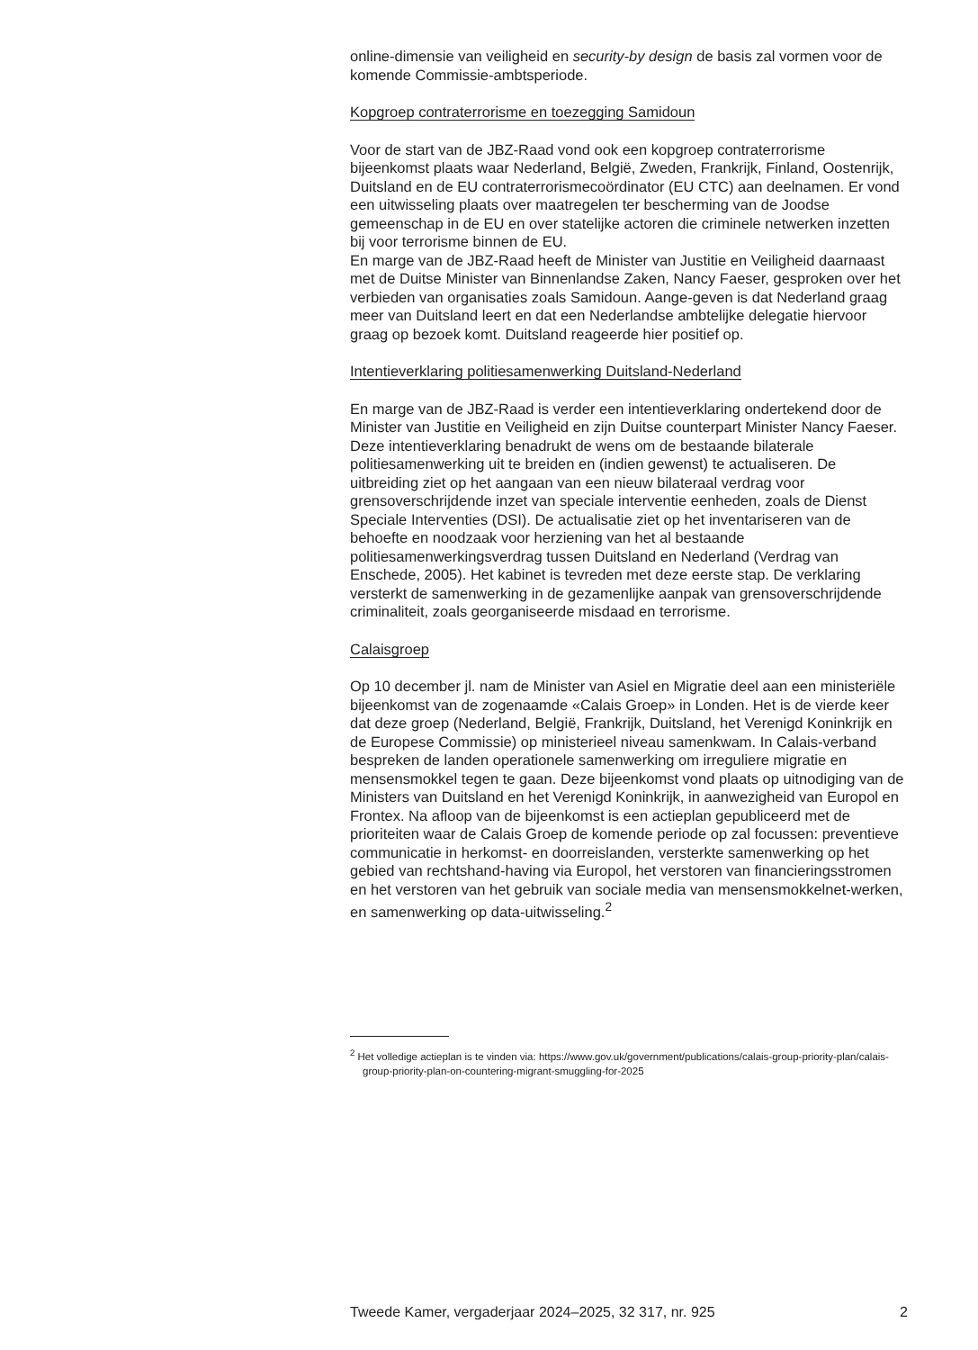online-dimensie van veiligheid en security-by design de basis zal vormen voor de komende Commissie-ambtsperiode.
Kopgroep contraterrorisme en toezegging Samidoun
Voor de start van de JBZ-Raad vond ook een kopgroep contraterrorisme bijeenkomst plaats waar Nederland, België, Zweden, Frankrijk, Finland, Oostenrijk, Duitsland en de EU contraterrorismecoördinator (EU CTC) aan deelnamen. Er vond een uitwisseling plaats over maatregelen ter bescherming van de Joodse gemeenschap in de EU en over statelijke actoren die criminele netwerken inzetten bij voor terrorisme binnen de EU.
En marge van de JBZ-Raad heeft de Minister van Justitie en Veiligheid daarnaast met de Duitse Minister van Binnenlandse Zaken, Nancy Faeser, gesproken over het verbieden van organisaties zoals Samidoun. Aange-geven is dat Nederland graag meer van Duitsland leert en dat een Nederlandse ambtelijke delegatie hiervoor graag op bezoek komt. Duitsland reageerde hier positief op.
Intentieverklaring politiesamenwerking Duitsland-Nederland
En marge van de JBZ-Raad is verder een intentieverklaring ondertekend door de Minister van Justitie en Veiligheid en zijn Duitse counterpart Minister Nancy Faeser. Deze intentieverklaring benadrukt de wens om de bestaande bilaterale politiesamenwerking uit te breiden en (indien gewenst) te actualiseren. De uitbreiding ziet op het aangaan van een nieuw bilateraal verdrag voor grensoverschrijdende inzet van speciale interventie eenheden, zoals de Dienst Speciale Interventies (DSI). De actualisatie ziet op het inventariseren van de behoefte en noodzaak voor herziening van het al bestaande politiesamenwerkingsverdrag tussen Duitsland en Nederland (Verdrag van Enschede, 2005). Het kabinet is tevreden met deze eerste stap. De verklaring versterkt de samenwerking in de gezamenlijke aanpak van grensoverschrijdende criminaliteit, zoals georganiseerde misdaad en terrorisme.
Calaisgroep
Op 10 december jl. nam de Minister van Asiel en Migratie deel aan een ministeriële bijeenkomst van de zogenaamde «Calais Groep» in Londen. Het is de vierde keer dat deze groep (Nederland, België, Frankrijk, Duitsland, het Verenigd Koninkrijk en de Europese Commissie) op ministerieel niveau samenkwam. In Calais-verband bespreken de landen operationele samenwerking om irreguliere migratie en mensensmokkel tegen te gaan. Deze bijeenkomst vond plaats op uitnodiging van de Ministers van Duitsland en het Verenigd Koninkrijk, in aanwezigheid van Europol en Frontex. Na afloop van de bijeenkomst is een actieplan gepubliceerd met de prioriteiten waar de Calais Groep de komende periode op zal focussen: preventieve communicatie in herkomst- en doorreislanden, versterkte samenwerking op het gebied van rechtshand-having via Europol, het verstoren van financieringsstromen en het verstoren van het gebruik van sociale media van mensensmokkelnet-werken, en samenwerking op data-uitwisseling.<sup>2</sup>
<sup>2</sup> Het volledige actieplan is te vinden via: https://www.gov.uk/government/publications/calais-group-priority-plan/calais-group-priority-plan-on-countering-migrant-smuggling-for-2025
Tweede Kamer, vergaderjaar 2024–2025, 32 317, nr. 925 2